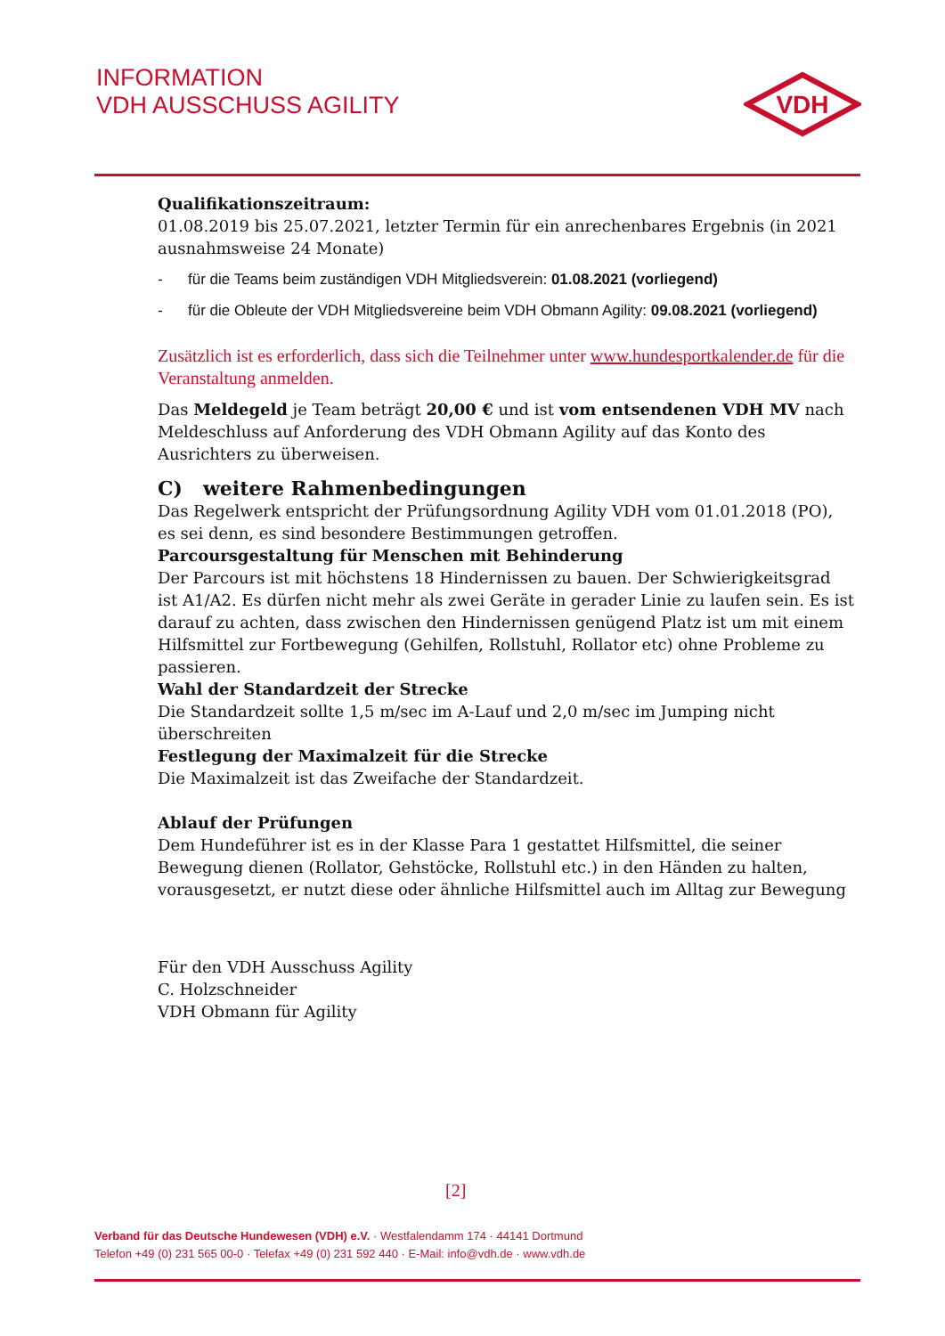INFORMATION
VDH AUSSCHUSS AGILITY
VDH
Qualifikationszeitraum:
01.08.2019 bis 25.07.2021, letzter Termin für ein anrechenbares Ergebnis (in 2021 ausnahmsweise 24 Monate)
- für die Teams beim zuständigen VDH Mitgliedsverein: 01.08.2021 (vorliegend)
- für die Obleute der VDH Mitgliedsvereine beim VDH Obmann Agility: 09.08.2021 (vorliegend)
Zusätzlich ist es erforderlich, dass sich die Teilnehmer unter www.hundesportkalender.de für die Veranstaltung anmelden.
Das Meldegeld je Team beträgt 20,00 € und ist vom entsendenen VDH MV nach Meldeschluss auf Anforderung des VDH Obmann Agility auf das Konto des Ausrichters zu überweisen.
C) weitere Rahmenbedingungen
Das Regelwerk entspricht der Prüfungsordnung Agility VDH vom 01.01.2018 (PO), es sei denn, es sind besondere Bestimmungen getroffen.
Parcoursgestaltung für Menschen mit Behinderung
Der Parcours ist mit höchstens 18 Hindernissen zu bauen. Der Schwierigkeitsgrad ist A1/A2. Es dürfen nicht mehr als zwei Geräte in gerader Linie zu laufen sein. Es ist darauf zu achten, dass zwischen den Hindernissen genügend Platz ist um mit einem Hilfsmittel zur Fortbewegung (Gehilfen, Rollstuhl, Rollator etc) ohne Probleme zu passieren.
Wahl der Standardzeit der Strecke
Die Standardzeit sollte 1,5 m/sec im A-Lauf und 2,0 m/sec im Jumping nicht überschreiten
Festlegung der Maximalzeit für die Strecke
Die Maximalzeit ist das Zweifache der Standardzeit.
Ablauf der Prüfungen
Dem Hundeführer ist es in der Klasse Para 1 gestattet Hilfsmittel, die seiner Bewegung dienen (Rollator, Gehstöcke, Rollstuhl etc.) in den Händen zu halten, vorausgesetzt, er nutzt diese oder ähnliche Hilfsmittel auch im Alltag zur Bewegung
Für den VDH Ausschuss Agility
C. Holzschneider
VDH Obmann für Agility
[2]
Verband für das Deutsche Hundewesen (VDH) e.V. · Westfalendamm 174 · 44141 Dortmund
Telefon +49 (0) 231 565 00-0 · Telefax +49 (0) 231 592 440 · E-Mail: info@vdh.de · www.vdh.de